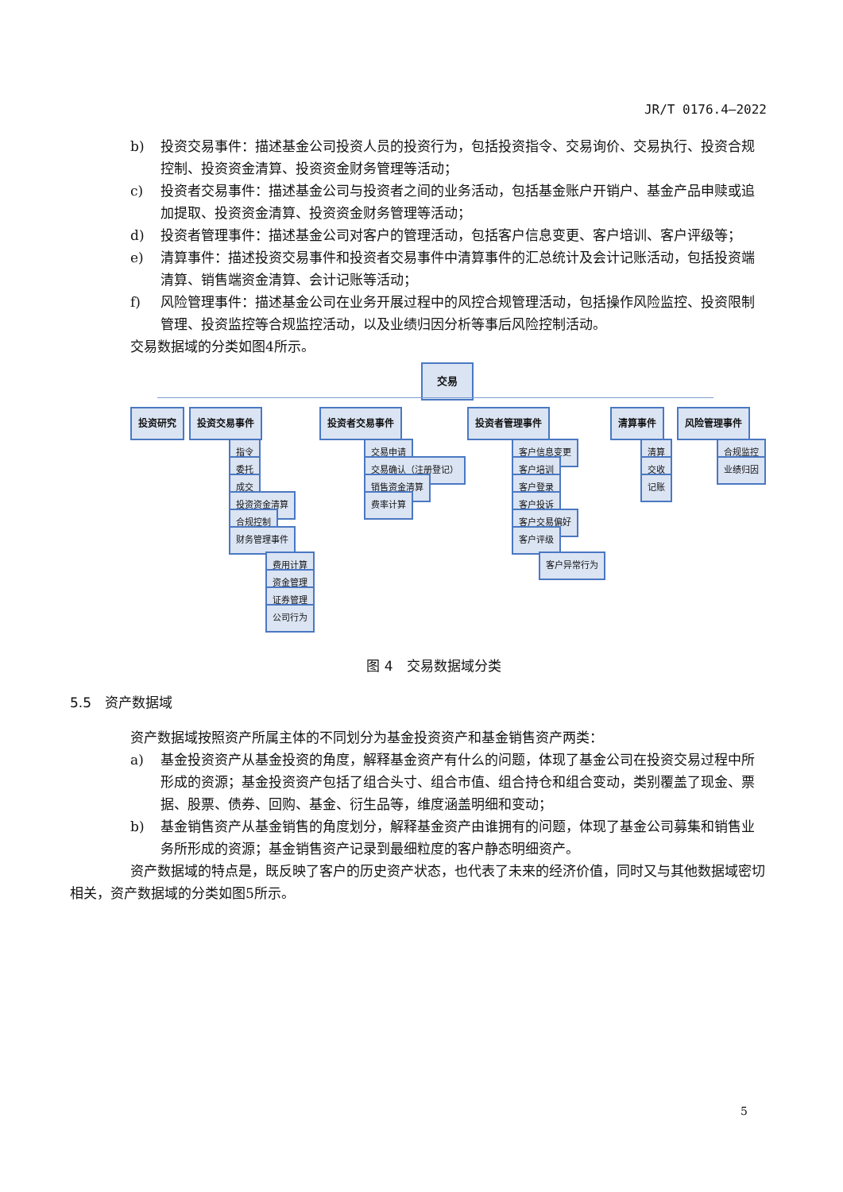JR/T 0176.4—2022
b) 投资交易事件：描述基金公司投资人员的投资行为，包括投资指令、交易询价、交易执行、投资合规控制、投资资金清算、投资资金财务管理等活动；
c) 投资者交易事件：描述基金公司与投资者之间的业务活动，包括基金账户开销户、基金产品申赎或追加提取、投资资金清算、投资资金财务管理等活动；
d) 投资者管理事件：描述基金公司对客户的管理活动，包括客户信息变更、客户培训、客户评级等；
e) 清算事件：描述投资交易事件和投资者交易事件中清算事件的汇总统计及会计记账活动，包括投资端清算、销售端资金清算、会计记账等活动；
f) 风险管理事件：描述基金公司在业务开展过程中的风控合规管理活动，包括操作风险监控、投资限制管理、投资监控等合规监控活动，以及业绩归因分析等事后风险控制活动。
交易数据域的分类如图4所示。
交易
投资研究 投资交易事件 投资者交易事件 投资者管理事件 清算事件 风险管理事件
指令
委托
成交
投资资金清算
合规控制
财务管理事件
费用计算
资金管理
证券管理
公司行为
交易申请
交易确认（注册登记）
销售资金清算
费率计算
客户信息变更
客户培训
客户登录
客户投诉
客户交易偏好
客户评级
客户异常行为
清算
交收
记账
合规监控
业绩归因
图 4　交易数据域分类
5.5　资产数据域
资产数据域按照资产所属主体的不同划分为基金投资资产和基金销售资产两类：
a) 基金投资资产从基金投资的角度，解释基金资产有什么的问题，体现了基金公司在投资交易过程中所形成的资源；基金投资资产包括了组合头寸、组合市值、组合持仓和组合变动，类别覆盖了现金、票据、股票、债券、回购、基金、衍生品等，维度涵盖明细和变动；
b) 基金销售资产从基金销售的角度划分，解释基金资产由谁拥有的问题，体现了基金公司募集和销售业务所形成的资源；基金销售资产记录到最细粒度的客户静态明细资产。
资产数据域的特点是，既反映了客户的历史资产状态，也代表了未来的经济价值，同时又与其他数据域密切相关，资产数据域的分类如图5所示。
5